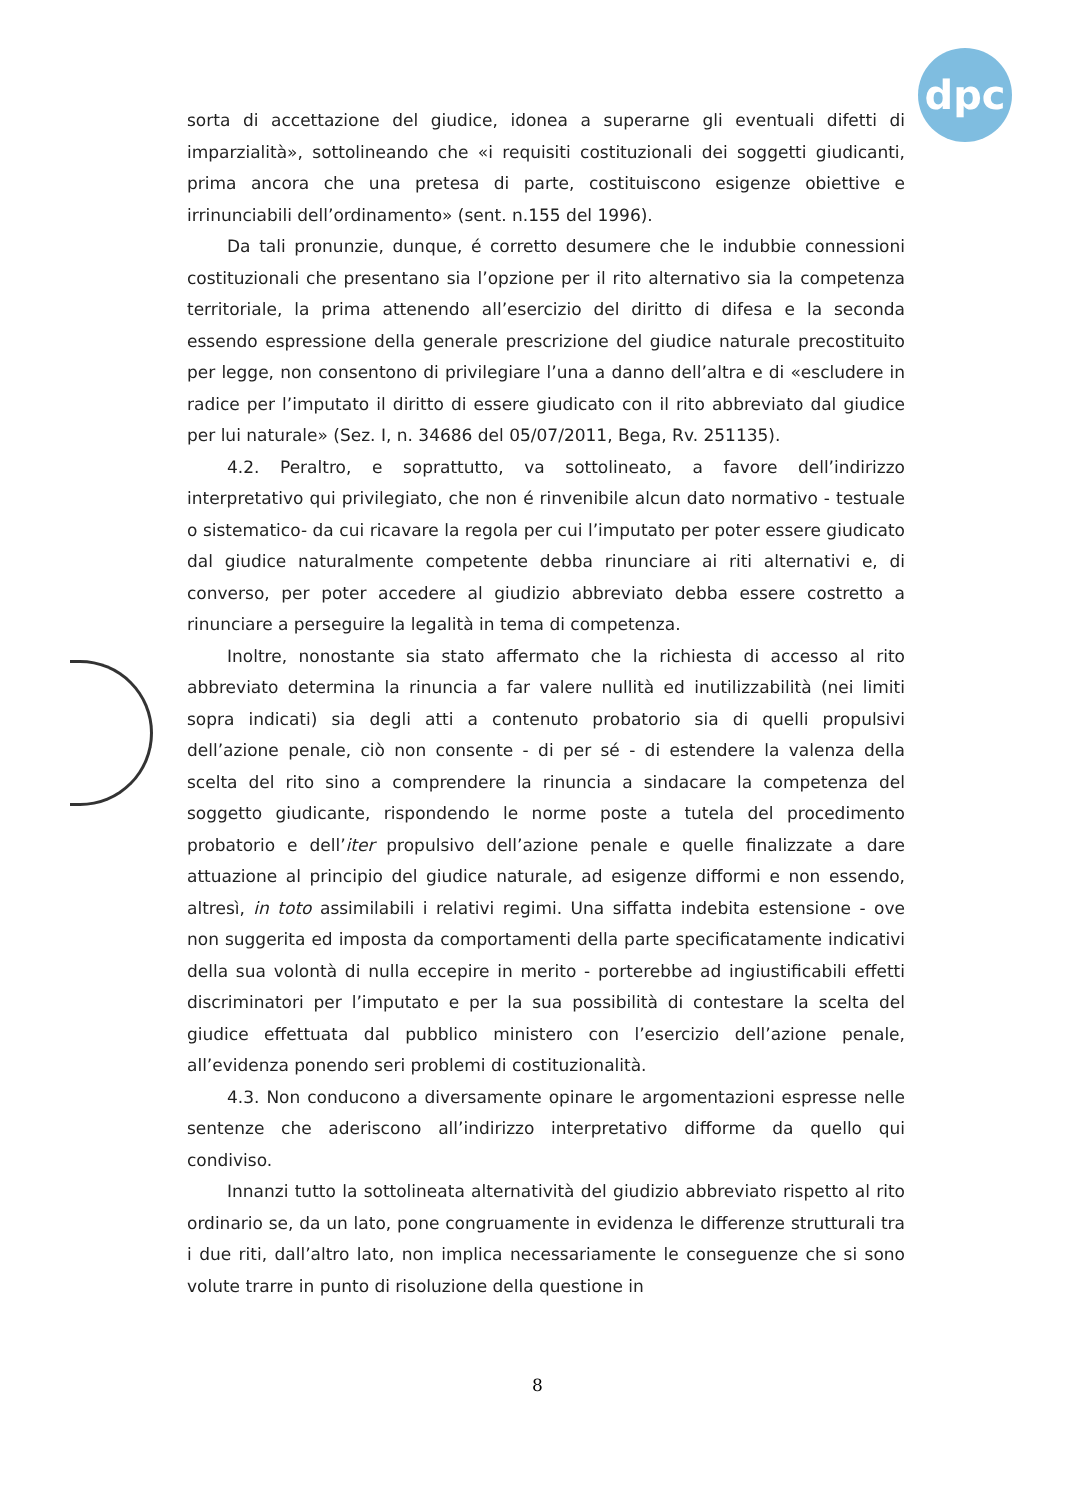dpc
sorta di accettazione del giudice, idonea a superarne gli eventuali difetti di imparzialità», sottolineando che «i requisiti costituzionali dei soggetti giudicanti, prima ancora che una pretesa di parte, costituiscono esigenze obiettive e irrinunciabili dell’ordinamento» (sent. n.155 del 1996).
Da tali pronunzie, dunque, é corretto desumere che le indubbie connessioni costituzionali che presentano sia l’opzione per il rito alternativo sia la competenza territoriale, la prima attenendo all’esercizio del diritto di difesa e la seconda essendo espressione della generale prescrizione del giudice naturale precostituito per legge, non consentono di privilegiare l’una a danno dell’altra e di «escludere in radice per l’imputato il diritto di essere giudicato con il rito abbreviato dal giudice per lui naturale» (Sez. I, n. 34686 del 05/07/2011, Bega, Rv. 251135).
4.2. Peraltro, e soprattutto, va sottolineato, a favore dell’indirizzo interpretativo qui privilegiato, che non é rinvenibile alcun dato normativo - testuale o sistematico- da cui ricavare la regola per cui l’imputato per poter essere giudicato dal giudice naturalmente competente debba rinunciare ai riti alternativi e, di converso, per poter accedere al giudizio abbreviato debba essere costretto a rinunciare a perseguire la legalità in tema di competenza.
Inoltre, nonostante sia stato affermato che la richiesta di accesso al rito abbreviato determina la rinuncia a far valere nullità ed inutilizzabilità (nei limiti sopra indicati) sia degli atti a contenuto probatorio sia di quelli propulsivi dell’azione penale, ciò non consente - di per sé - di estendere la valenza della scelta del rito sino a comprendere la rinuncia a sindacare la competenza del soggetto giudicante, rispondendo le norme poste a tutela del procedimento probatorio e dell’iter propulsivo dell’azione penale e quelle finalizzate a dare attuazione al principio del giudice naturale, ad esigenze difformi e non essendo, altresì, in toto assimilabili i relativi regimi. Una siffatta indebita estensione - ove non suggerita ed imposta da comportamenti della parte specificatamente indicativi della sua volontà di nulla eccepire in merito - porterebbe ad ingiustificabili effetti discriminatori per l’imputato e per la sua possibilità di contestare la scelta del giudice effettuata dal pubblico ministero con l’esercizio dell’azione penale, all’evidenza ponendo seri problemi di costituzionalità.
4.3. Non conducono a diversamente opinare le argomentazioni espresse nelle sentenze che aderiscono all’indirizzo interpretativo difforme da quello qui condiviso.
Innanzi tutto la sottolineata alternatività del giudizio abbreviato rispetto al rito ordinario se, da un lato, pone congruamente in evidenza le differenze strutturali tra i due riti, dall’altro lato, non implica necessariamente le conseguenze che si sono volute trarre in punto di risoluzione della questione in
8